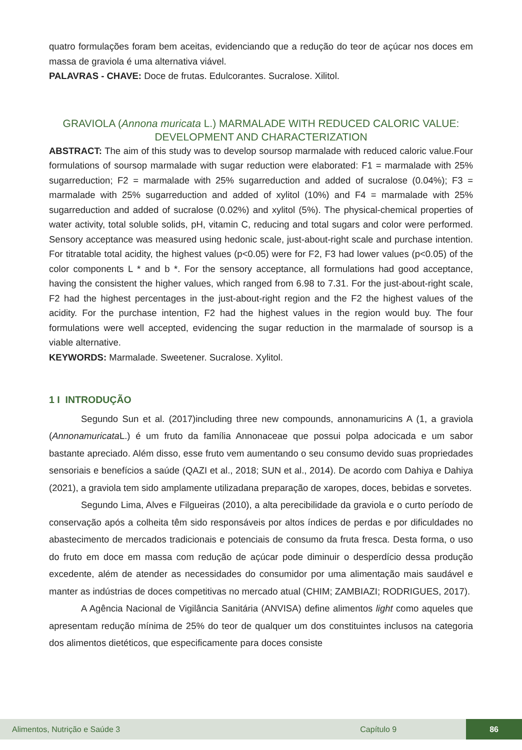quatro formulações foram bem aceitas, evidenciando que a redução do teor de açúcar nos doces em massa de graviola é uma alternativa viável.
PALAVRAS - CHAVE: Doce de frutas. Edulcorantes. Sucralose. Xilitol.
GRAVIOLA (Annona muricata L.) MARMALADE WITH REDUCED CALORIC VALUE: DEVELOPMENT AND CHARACTERIZATION
ABSTRACT: The aim of this study was to develop soursop marmalade with reduced caloric value.Four formulations of soursop marmalade with sugar reduction were elaborated: F1 = marmalade with 25% sugarreduction; F2 = marmalade with 25% sugarreduction and added of sucralose (0.04%); F3 = marmalade with 25% sugarreduction and added of xylitol (10%) and F4 = marmalade with 25% sugarreduction and added of sucralose (0.02%) and xylitol (5%). The physical-chemical properties of water activity, total soluble solids, pH, vitamin C, reducing and total sugars and color were performed. Sensory acceptance was measured using hedonic scale, just-about-right scale and purchase intention. For titratable total acidity, the highest values (p<0.05) were for F2, F3 had lower values (p<0.05) of the color components L * and b *. For the sensory acceptance, all formulations had good acceptance, having the consistent the higher values, which ranged from 6.98 to 7.31. For the just-about-right scale, F2 had the highest percentages in the just-about-right region and the F2 the highest values of the acidity. For the purchase intention, F2 had the highest values in the region would buy. The four formulations were well accepted, evidencing the sugar reduction in the marmalade of soursop is a viable alternative.
KEYWORDS: Marmalade. Sweetener. Sucralose. Xylitol.
1 I INTRODUÇÃO
Segundo Sun et al. (2017)including three new compounds, annonamuricins A (1, a graviola (Annonamuricata L.) é um fruto da família Annonaceae que possui polpa adocicada e um sabor bastante apreciado. Além disso, esse fruto vem aumentando o seu consumo devido suas propriedades sensoriais e benefícios a saúde (QAZI et al., 2018; SUN et al., 2014). De acordo com Dahiya e Dahiya (2021), a graviola tem sido amplamente utilizadana preparação de xaropes, doces, bebidas e sorvetes.
Segundo Lima, Alves e Filgueiras (2010), a alta perecibilidade da graviola e o curto período de conservação após a colheita têm sido responsáveis por altos índices de perdas e por dificuldades no abastecimento de mercados tradicionais e potenciais de consumo da fruta fresca. Desta forma, o uso do fruto em doce em massa com redução de açúcar pode diminuir o desperdício dessa produção excedente, além de atender as necessidades do consumidor por uma alimentação mais saudável e manter as indústrias de doces competitivas no mercado atual (CHIM; ZAMBIAZI; RODRIGUES, 2017).
A Agência Nacional de Vigilância Sanitária (ANVISA) define alimentos light como aqueles que apresentam redução mínima de 25% do teor de qualquer um dos constituintes inclusos na categoria dos alimentos dietéticos, que especificamente para doces consiste
Alimentos, Nutrição e Saúde 3 Capítulo 9 86